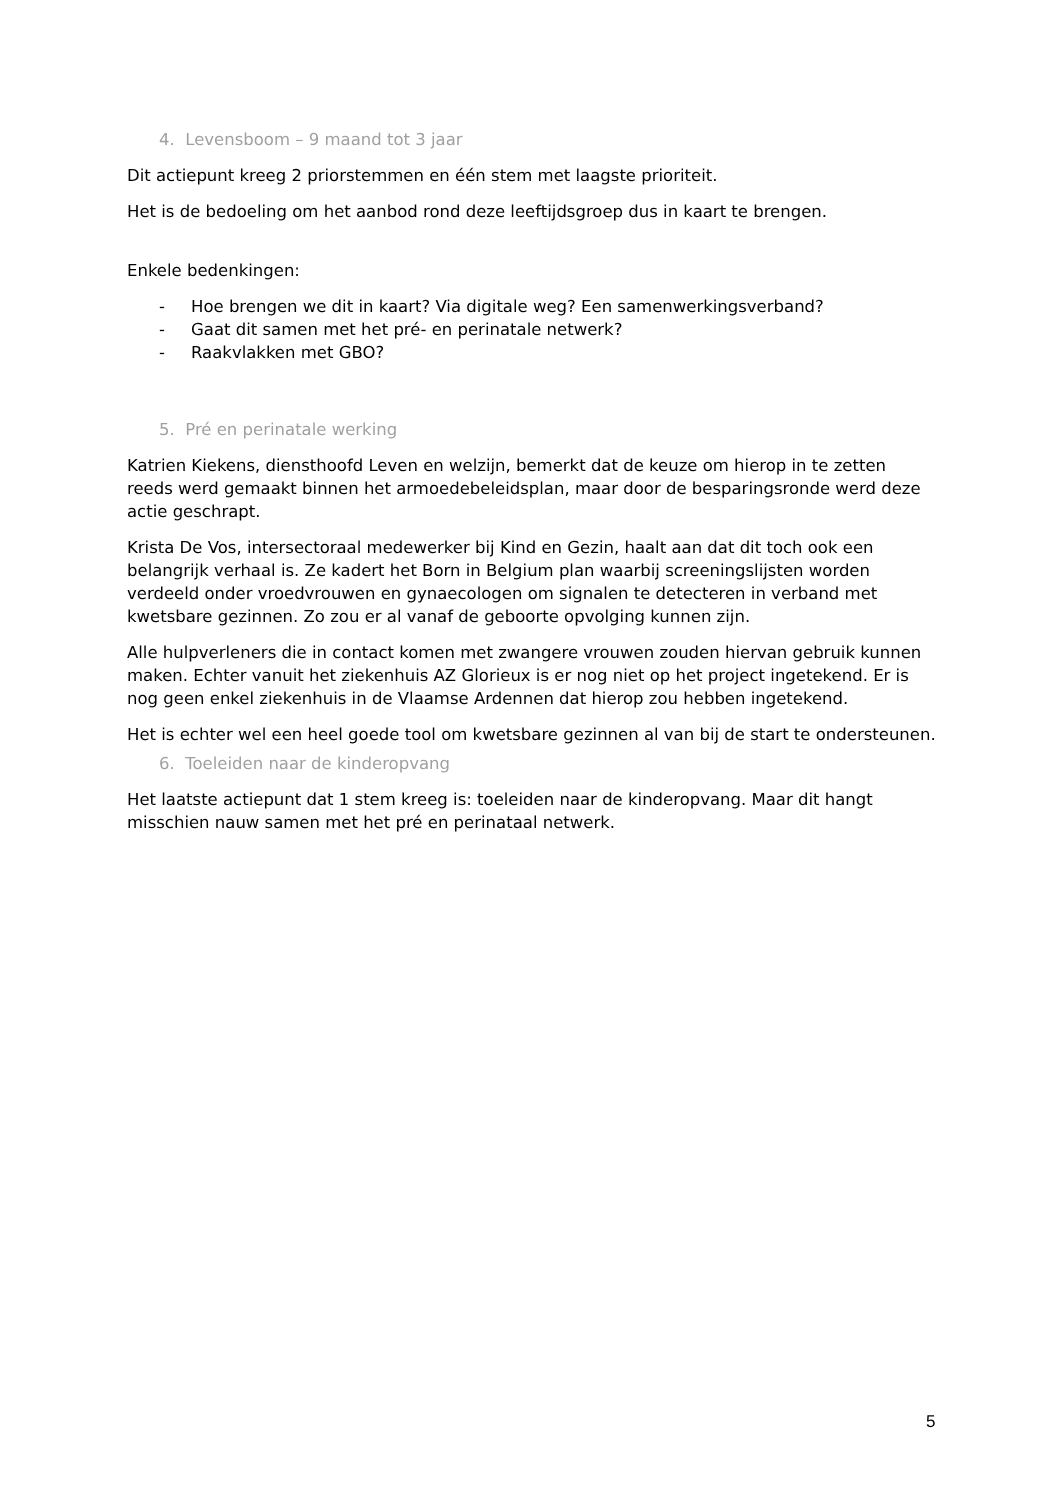4. Levensboom – 9 maand tot 3 jaar
Dit actiepunt kreeg 2 priorstemmen en één stem met laagste prioriteit.
Het is de bedoeling om het aanbod rond deze leeftijdsgroep dus in kaart te brengen.
Enkele bedenkingen:
- Hoe brengen we dit in kaart? Via digitale weg? Een samenwerkingsverband?
- Gaat dit samen met het pré- en perinatale netwerk?
- Raakvlakken met GBO?
5. Pré en perinatale werking
Katrien Kiekens, diensthoofd Leven en welzijn, bemerkt dat de keuze om hierop in te zetten reeds werd gemaakt binnen het armoedebeleidsplan, maar door de besparingsronde werd deze actie geschrapt.
Krista De Vos, intersectoraal medewerker bij Kind en Gezin, haalt aan dat dit toch ook een belangrijk verhaal is. Ze kadert het Born in Belgium plan waarbij screeningslijsten worden verdeeld onder vroedvrouwen en gynaecologen om signalen te detecteren in verband met kwetsbare gezinnen. Zo zou er al vanaf de geboorte opvolging kunnen zijn.
Alle hulpverleners die in contact komen met zwangere vrouwen zouden hiervan gebruik kunnen maken. Echter vanuit het ziekenhuis AZ Glorieux is er nog niet op het project ingetekend. Er is nog geen enkel ziekenhuis in de Vlaamse Ardennen dat hierop zou hebben ingetekend.
Het is echter wel een heel goede tool om kwetsbare gezinnen al van bij de start te ondersteunen.
6. Toeleiden naar de kinderopvang
Het laatste actiepunt dat 1 stem kreeg is: toeleiden naar de kinderopvang. Maar dit hangt misschien nauw samen met het pré en perinataal netwerk.
5